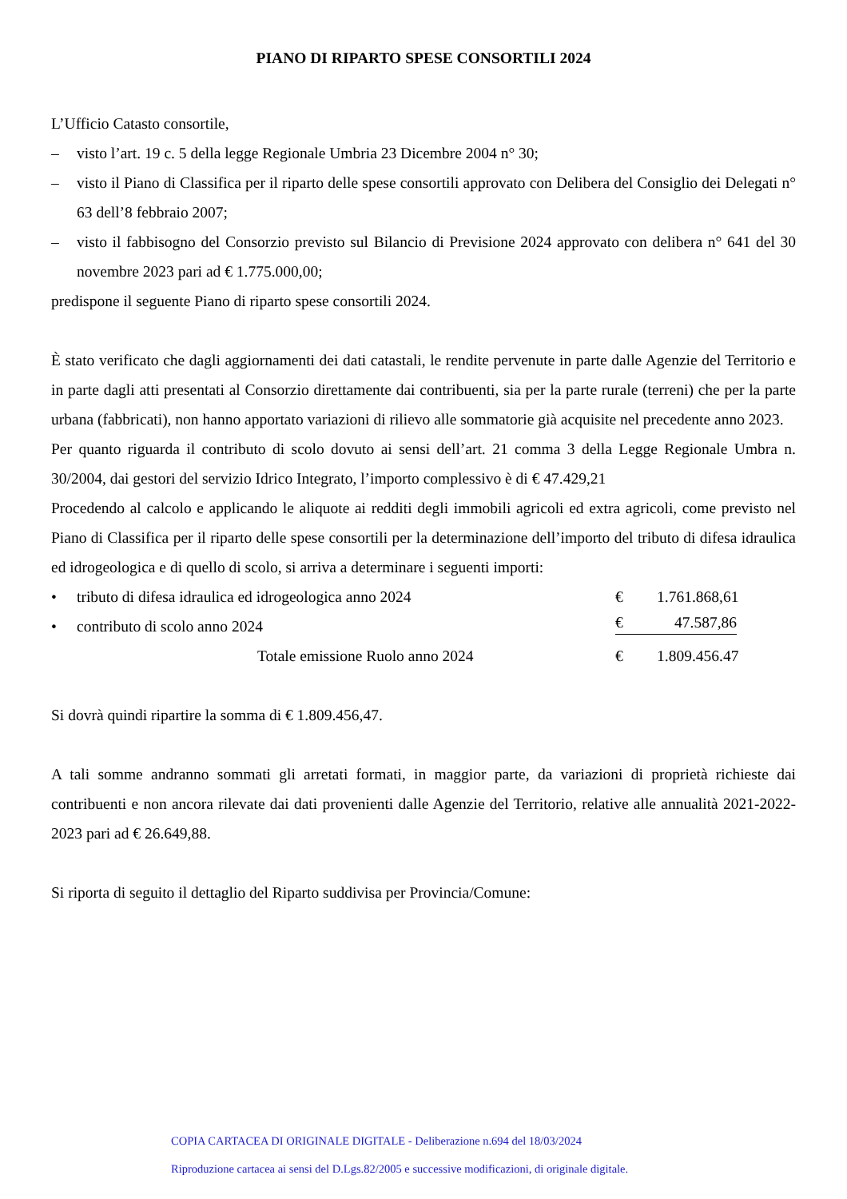PIANO DI RIPARTO SPESE CONSORTILI 2024
L’Ufficio Catasto consortile,
– visto l’art. 19 c. 5 della legge Regionale Umbria 23 Dicembre 2004 n° 30;
– visto il Piano di Classifica per il riparto delle spese consortili approvato con Delibera del Consiglio dei Delegati n° 63 dell’8 febbraio 2007;
– visto il fabbisogno del Consorzio previsto sul Bilancio di Previsione 2024 approvato con delibera n° 641 del 30 novembre 2023 pari ad € 1.775.000,00;
predispone il seguente Piano di riparto spese consortili 2024.
È stato verificato che dagli aggiornamenti dei dati catastali, le rendite pervenute in parte dalle Agenzie del Territorio e in parte dagli atti presentati al Consorzio direttamente dai contribuenti, sia per la parte rurale (terreni) che per la parte urbana (fabbricati), non hanno apportato variazioni di rilievo alle sommatorie già acquisite nel precedente anno 2023.
Per quanto riguarda il contributo di scolo dovuto ai sensi dell’art. 21 comma 3 della Legge Regionale Umbra n. 30/2004, dai gestori del servizio Idrico Integrato, l’importo complessivo è di € 47.429,21
Procedendo al calcolo e applicando le aliquote ai redditi degli immobili agricoli ed extra agricoli, come previsto nel Piano di Classifica per il riparto delle spese consortili per la determinazione dell’importo del tributo di difesa idraulica ed idrogeologica e di quello di scolo, si arriva a determinare i seguenti importi:
• tributo di difesa idraulica ed idrogeologica anno 2024 € 1.761.868,61
• contributo di scolo anno 2024 € 47.587,86
Totale emissione Ruolo anno 2024 € 1.809.456.47
Si dovrà quindi ripartire la somma di € 1.809.456,47.
A tali somme andranno sommati gli arretati formati, in maggior parte, da variazioni di proprietà richieste dai contribuenti e non ancora rilevate dai dati provenienti dalle Agenzie del Territorio, relative alle annualità 2021-2022-2023 pari ad € 26.649,88.
Si riporta di seguito il dettaglio del Riparto suddivisa per Provincia/Comune:
COPIA CARTACEA DI ORIGINALE DIGITALE - Deliberazione n.694 del 18/03/2024
Riproduzione cartacea ai sensi del D.Lgs.82/2005 e successive modificazioni, di originale digitale.